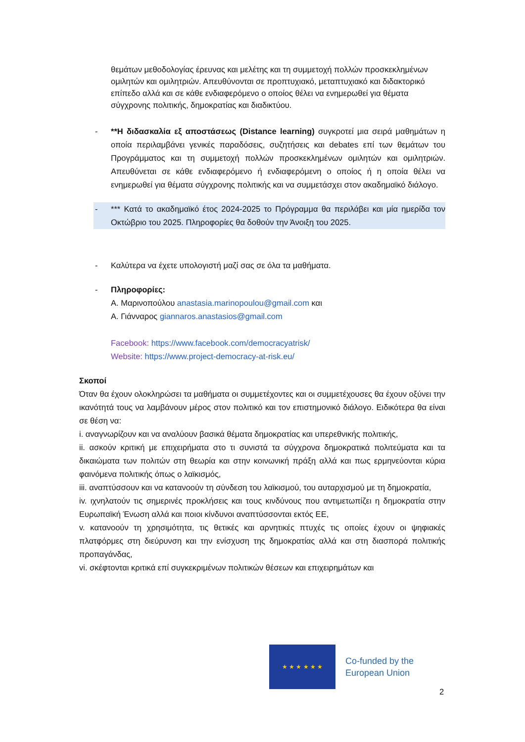θεμάτων μεθοδολογίας έρευνας και μελέτης και τη συμμετοχή πολλών προσκεκλημένων ομιλητών και ομιλητριών. Απευθύνονται σε προπτυχιακό, μεταπτυχιακό και διδακτορικό επίπεδο αλλά και σε κάθε ενδιαφερόμενο ο οποίος θέλει να ενημερωθεί για θέματα σύγχρονης πολιτικής, δημοκρατίας και διαδικτύου.
- **Η διδασκαλία εξ αποστάσεως (Distance learning) συγκροτεί μια σειρά μαθημάτων η οποία περιλαμβάνει γενικές παραδόσεις, συζητήσεις και debates επί των θεμάτων του Προγράμματος και τη συμμετοχή πολλών προσκεκλημένων ομιλητών και ομιλητριών. Απευθύνεται σε κάθε ενδιαφερόμενο ή ενδιαφερόμενη ο οποίος ή η οποία θέλει να ενημερωθεί για θέματα σύγχρονης πολιτικής και να συμμετάσχει στον ακαδημαϊκό διάλογο.
- *** Κατά το ακαδημαϊκό έτος 2024-2025 το Πρόγραμμα θα περιλάβει και μία ημερίδα τον Οκτώβριο του 2025. Πληροφορίες θα δοθούν την Άνοιξη του 2025.
- Καλύτερα να έχετε υπολογιστή μαζί σας σε όλα τα μαθήματα.
- Πληροφορίες:
Α. Μαρινοπούλου anastasia.marinopoulou@gmail.com και
Α. Γιάνναρος giannaros.anastasios@gmail.com
Facebook: https://www.facebook.com/democracyatrisk/
Website: https://www.project-democracy-at-risk.eu/
Σκοποί
Όταν θα έχουν ολοκληρώσει τα μαθήματα οι συμμετέχοντες και οι συμμετέχουσες θα έχουν οξύνει την ικανότητά τους να λαμβάνουν μέρος στον πολιτικό και τον επιστημονικό διάλογο. Ειδικότερα θα είναι σε θέση να:
i. αναγνωρίζουν και να αναλύουν βασικά θέματα δημοκρατίας και υπερεθνικής πολιτικής,
ii. ασκούν κριτική με επιχειρήματα στο τι συνιστά τα σύγχρονα δημοκρατικά πολιτεύματα και τα δικαιώματα των πολιτών στη θεωρία και στην κοινωνική πράξη αλλά και πως ερμηνεύονται κύρια φαινόμενα πολιτικής όπως ο λαϊκισμός,
iii. αναπτύσσουν και να κατανοούν τη σύνδεση του λαϊκισμού, του αυταρχισμού με τη δημοκρατία,
iv. ιχνηλατούν τις σημερινές προκλήσεις και τους κινδύνους που αντιμετωπίζει η δημοκρατία στην Ευρωπαϊκή Ένωση αλλά και ποιοι κίνδυνοι αναπτύσσονται εκτός ΕΕ,
v. κατανοούν τη χρησιμότητα, τις θετικές και αρνητικές πτυχές τις οποίες έχουν οι ψηφιακές πλατφόρμες στη διεύρυνση και την ενίσχυση της δημοκρατίας αλλά και στη διασπορά πολιτικής προπαγάνδας,
vi. σκέφτονται κριτικά επί συγκεκριμένων πολιτικών θέσεων και επιχειρημάτων και
★ ★ ★ ★ ★ ★
Co-funded by the
European Union
2